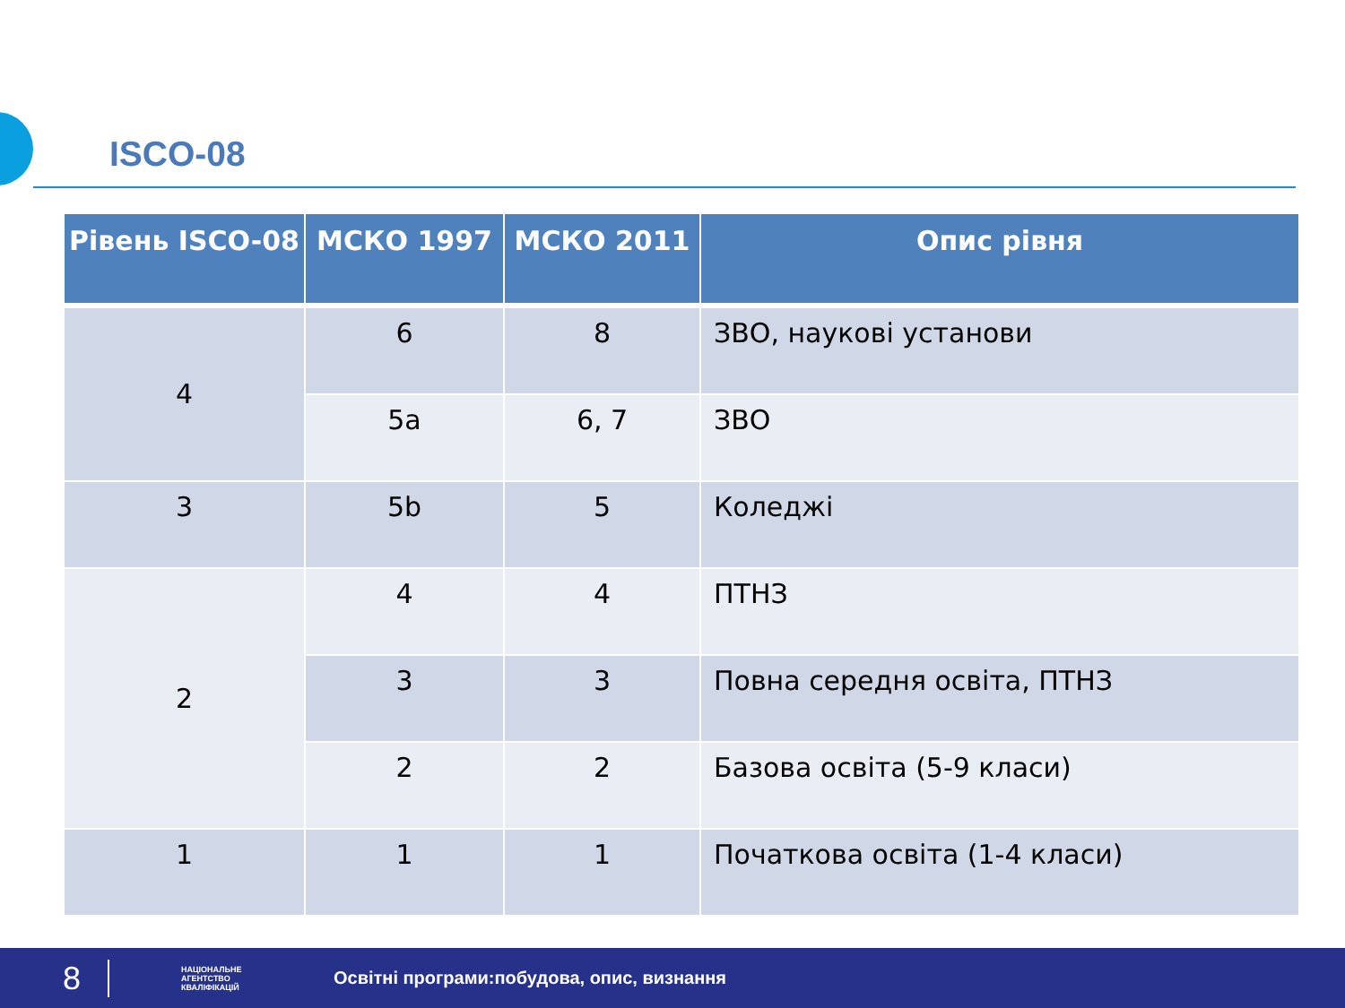ISCO-08
| Рівень ISCO-08 | МСКО 1997 | МСКО 2011 | Опис рівня |
| --- | --- | --- | --- |
| 4 | 6 | 8 | ЗВО, наукові установи |
| | 5a | 6, 7 | ЗВО |
| 3 | 5b | 5 | Коледжі |
| 2 | 4 | 4 | ПТНЗ |
| | 3 | 3 | Повна середня освіта, ПТНЗ |
| | 2 | 2 | Базова освіта (5-9 класи) |
| 1 | 1 | 1 | Початкова освіта (1-4 класи) |
8
НАЦІОНАЛЬНЕ АГЕНТСТВО КВАЛІФІКАЦІЙ
Освітні програми:побудова, опис, визнання